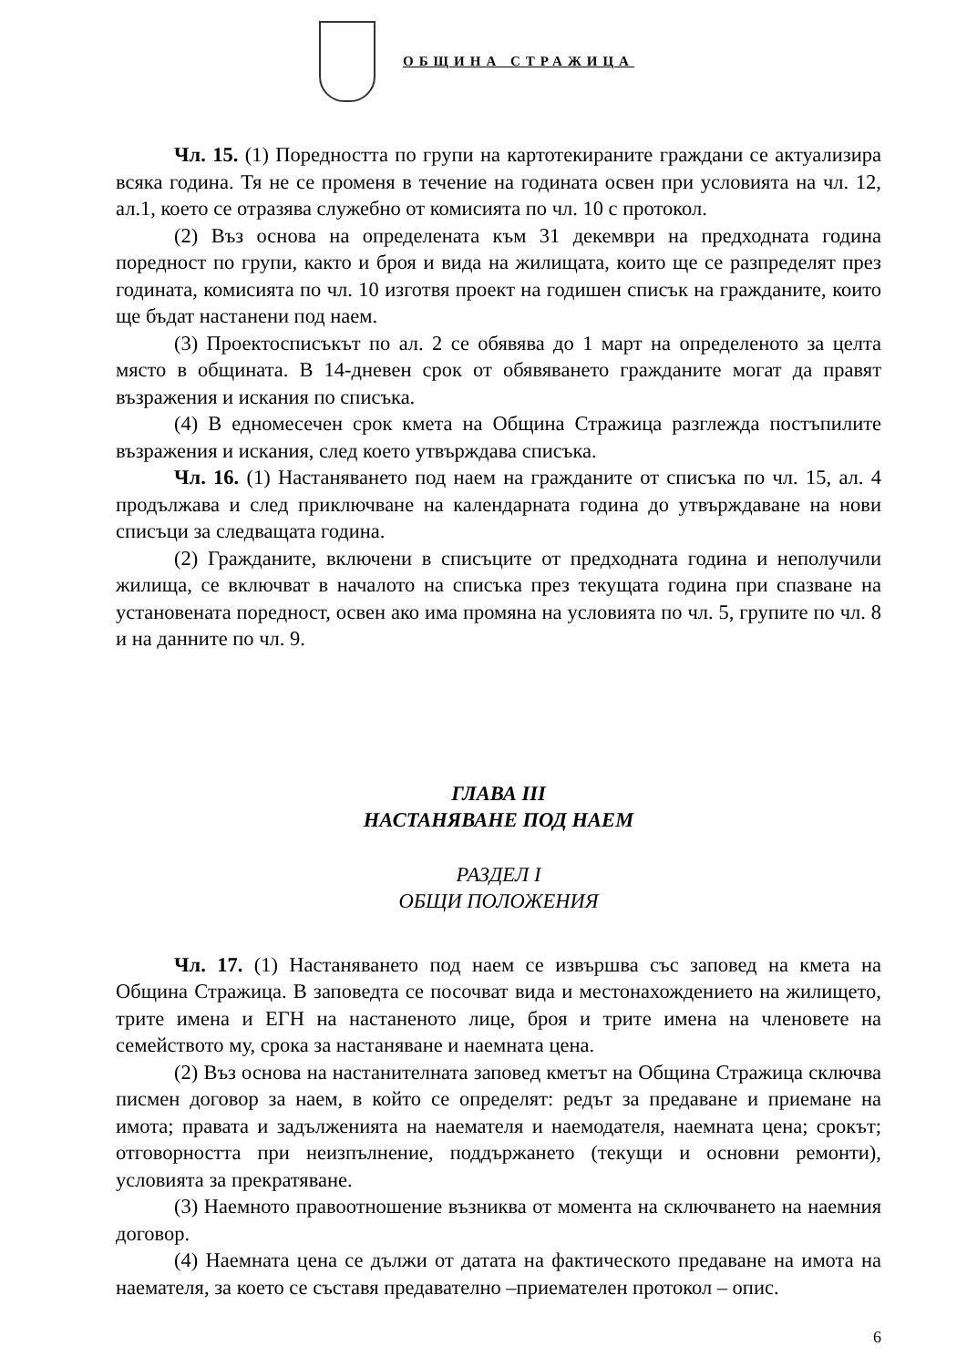ОБЩИНА СТРАЖИЦА
Чл. 15. (1) Поредността по групи на картотекираните граждани се актуализира всяка година. Тя не се променя в течение на годината освен при условията на чл. 12, ал.1, което се отразява служебно от комисията по чл. 10 с протокол.
(2) Въз основа на определената към 31 декември на предходната година поредност по групи, както и броя и вида на жилищата, които ще се разпределят през годината, комисията по чл. 10 изготвя проект на годишен списък на гражданите, които ще бъдат настанени под наем.
(3) Проектосписъкът по ал. 2 се обявява до 1 март на определеното за целта място в общината. В 14-дневен срок от обявяването гражданите могат да правят възражения и искания по списъка.
(4) В едномесечен срок кмета на Община Стражица разглежда постъпилите възражения и искания, след което утвърждава списъка.
Чл. 16. (1) Настаняването под наем на гражданите от списъка по чл. 15, ал. 4 продължава и след приключване на календарната година до утвърждаване на нови списъци за следващата година.
(2) Гражданите, включени в списъците от предходната година и неполучили жилища, се включват в началото на списъка през текущата година при спазване на установената поредност, освен ако има промяна на условията по чл. 5, групите по чл. 8 и на данните по чл. 9.
ГЛАВА III
НАСТАНЯВАНЕ ПОД НАЕМ
РАЗДЕЛ I
ОБЩИ ПОЛОЖЕНИЯ
Чл. 17. (1) Настаняването под наем се извършва със заповед на кмета на Община Стражица. В заповедта се посочват вида и местонахождението на жилището, трите имена и ЕГН на настаненото лице, броя и трите имена на членовете на семейството му, срока за настаняване и наемната цена.
(2) Въз основа на настанителната заповед кметът на Община Стражица сключва писмен договор за наем, в който се определят: редът за предаване и приемане на имота; правата и задълженията на наемателя и наемодателя, наемната цена; срокът; отговорността при неизпълнение, поддържането (текущи и основни ремонти), условията за прекратяване.
(3) Наемното правоотношение възниква от момента на сключването на наемния договор.
(4) Наемната цена се дължи от датата на фактическото предаване на имота на наемателя, за което се съставя предавателно –приемателен протокол – опис.
6